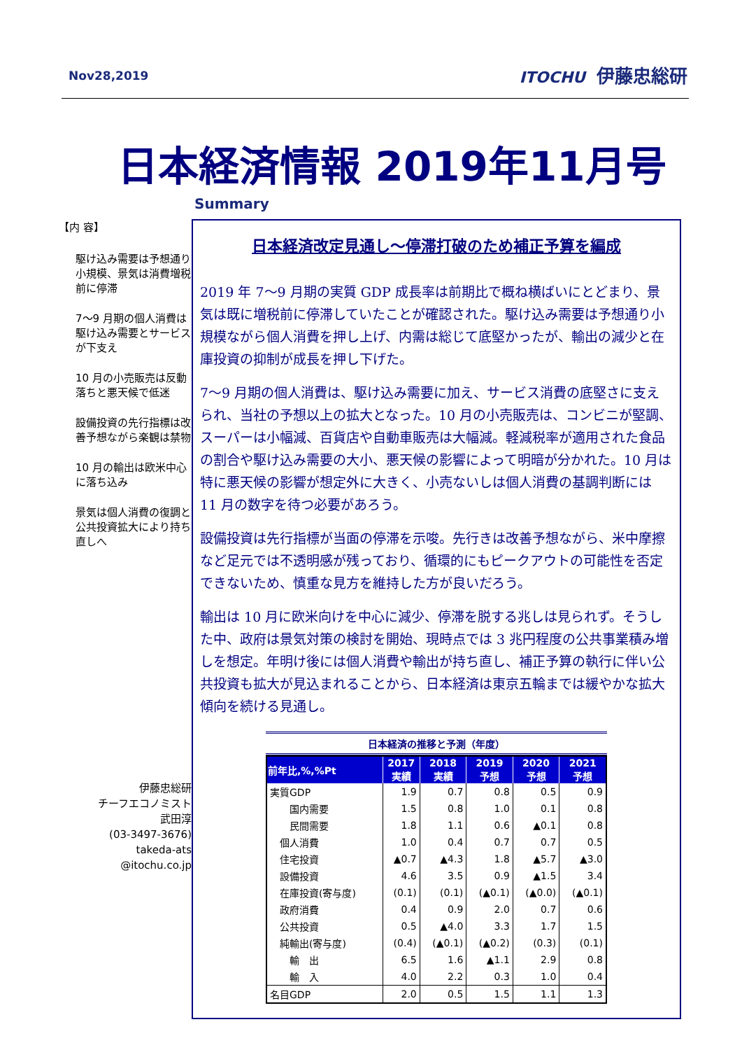Nov28,2019 ITOCHU 伊藤忠総研
日本経済情報 2019年11月号
【内 容】
駆け込み需要は予想通り小規模、景気は消費増税前に停滞
7～9 月期の個人消費は駆け込み需要とサービスが下支え
10 月の小売販売は反動落ちと悪天候で低迷
設備投資の先行指標は改善予想ながら楽観は禁物
10 月の輸出は欧米中心に落ち込み
景気は個人消費の復調と公共投資拡大により持ち直しへ
伊藤忠総研
チーフエコノミスト
武田淳
(03-3497-3676)
takeda-ats
@itochu.co.jp
Summary
日本経済改定見通し～停滞打破のため補正予算を編成
2019 年 7～9 月期の実質 GDP 成長率は前期比で概ね横ばいにとどまり、景気は既に増税前に停滞していたことが確認された。駆け込み需要は予想通り小規模ながら個人消費を押し上げ、内需は総じて底堅かったが、輸出の減少と在庫投資の抑制が成長を押し下げた。
7～9 月期の個人消費は、駆け込み需要に加え、サービス消費の底堅さに支えられ、当社の予想以上の拡大となった。10 月の小売販売は、コンビニが堅調、スーパーは小幅減、百貨店や自動車販売は大幅減。軽減税率が適用された食品の割合や駆け込み需要の大小、悪天候の影響によって明暗が分かれた。10 月は特に悪天候の影響が想定外に大きく、小売ないしは個人消費の基調判断には 11 月の数字を待つ必要があろう。
設備投資は先行指標が当面の停滞を示唆。先行きは改善予想ながら、米中摩擦など足元では不透明感が残っており、循環的にもピークアウトの可能性を否定できないため、慎重な見方を維持した方が良いだろう。
輸出は 10 月に欧米向けを中心に減少、停滞を脱する兆しは見られず。そうした中、政府は景気対策の検討を開始、現時点では 3 兆円程度の公共事業積み増しを想定。年明け後には個人消費や輸出が持ち直し、補正予算の執行に伴い公共投資も拡大が見込まれることから、日本経済は東京五輪までは緩やかな拡大傾向を続ける見通し。
日本経済の推移と予測（年度）
| 前年比,%,%Pt | 2017 実績 | 2018 実績 | 2019 予想 | 2020 予想 | 2021 予想 |
| --- | --- | --- | --- | --- | --- |
| 実質GDP | 1.9 | 0.7 | 0.8 | 0.5 | 0.9 |
| 国内需要 | 1.5 | 0.8 | 1.0 | 0.1 | 0.8 |
| 民間需要 | 1.8 | 1.1 | 0.6 | ▲0.1 | 0.8 |
| 個人消費 | 1.0 | 0.4 | 0.7 | 0.7 | 0.5 |
| 住宅投資 | ▲0.7 | ▲4.3 | 1.8 | ▲5.7 | ▲3.0 |
| 設備投資 | 4.6 | 3.5 | 0.9 | ▲1.5 | 3.4 |
| 在庫投資(寄与度) | (0.1) | (0.1) | (▲0.1) | (▲0.0) | (▲0.1) |
| 政府消費 | 0.4 | 0.9 | 2.0 | 0.7 | 0.6 |
| 公共投資 | 0.5 | ▲4.0 | 3.3 | 1.7 | 1.5 |
| 純輸出(寄与度) | (0.4) | (▲0.1) | (▲0.2) | (0.3) | (0.1) |
| 輸 出 | 6.5 | 1.6 | ▲1.1 | 2.9 | 0.8 |
| 輸 入 | 4.0 | 2.2 | 0.3 | 1.0 | 0.4 |
| 名目GDP | 2.0 | 0.5 | 1.5 | 1.1 | 1.3 |